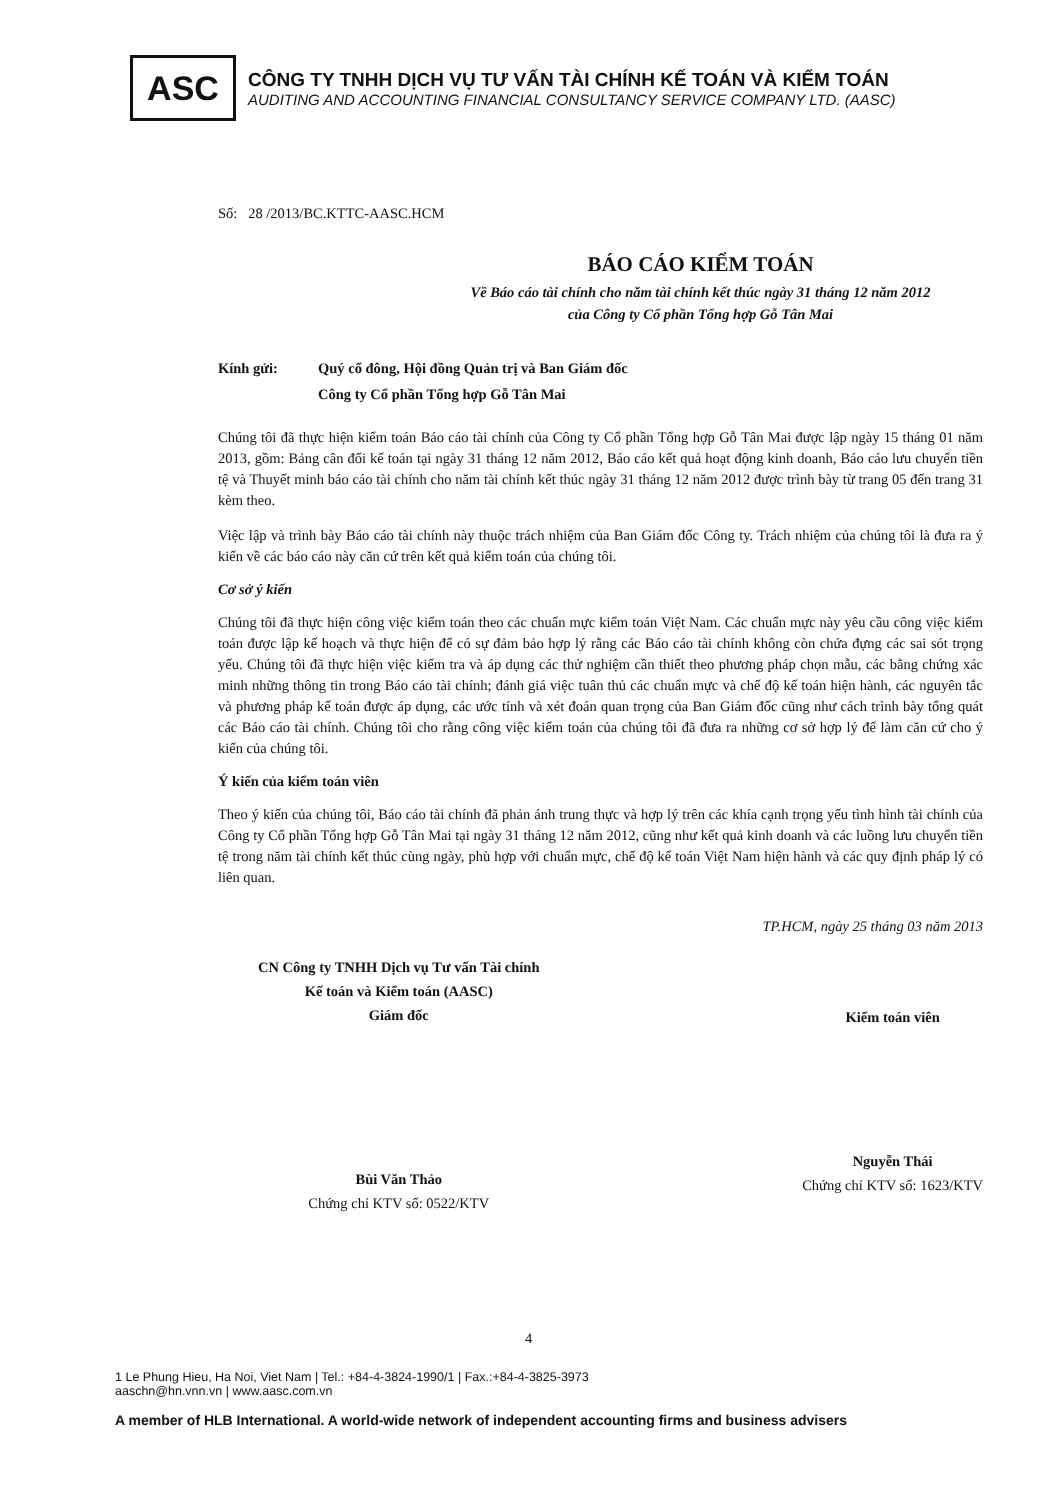ASC
CÔNG TY TNHH DỊCH VỤ TƯ VẤN TÀI CHÍNH KẾ TOÁN VÀ KIỂM TOÁN
AUDITING AND ACCOUNTING FINANCIAL CONSULTANCY SERVICE COMPANY LTD. (AASC)
Số: 28 /2013/BC.KTTC-AASC.HCM
BÁO CÁO KIỂM TOÁN
Về Báo cáo tài chính cho năm tài chính kết thúc ngày 31 tháng 12 năm 2012
của Công ty Cổ phần Tổng hợp Gỗ Tân Mai
Kính gửi: Quý cổ đông, Hội đồng Quản trị và Ban Giám đốc
Công ty Cổ phần Tổng hợp Gỗ Tân Mai
Chúng tôi đã thực hiện kiểm toán Báo cáo tài chính của Công ty Cổ phần Tổng hợp Gỗ Tân Mai được lập ngày 15 tháng 01 năm 2013, gồm: Bảng cân đối kế toán tại ngày 31 tháng 12 năm 2012, Báo cáo kết quả hoạt động kinh doanh, Báo cáo lưu chuyển tiền tệ và Thuyết minh báo cáo tài chính cho năm tài chính kết thúc ngày 31 tháng 12 năm 2012 được trình bày từ trang 05 đến trang 31 kèm theo.
Việc lập và trình bày Báo cáo tài chính này thuộc trách nhiệm của Ban Giám đốc Công ty. Trách nhiệm của chúng tôi là đưa ra ý kiến về các báo cáo này căn cứ trên kết quả kiểm toán của chúng tôi.
Cơ sở ý kiến
Chúng tôi đã thực hiện công việc kiểm toán theo các chuẩn mực kiểm toán Việt Nam. Các chuẩn mực này yêu cầu công việc kiểm toán được lập kế hoạch và thực hiện để có sự đảm bảo hợp lý rằng các Báo cáo tài chính không còn chứa đựng các sai sót trọng yếu. Chúng tôi đã thực hiện việc kiểm tra và áp dụng các thử nghiệm cần thiết theo phương pháp chọn mẫu, các bằng chứng xác minh những thông tin trong Báo cáo tài chính; đánh giá việc tuân thủ các chuẩn mực và chế độ kế toán hiện hành, các nguyên tắc và phương pháp kế toán được áp dụng, các ước tính và xét đoán quan trọng của Ban Giám đốc cũng như cách trình bày tổng quát các Báo cáo tài chính. Chúng tôi cho rằng công việc kiểm toán của chúng tôi đã đưa ra những cơ sở hợp lý để làm căn cứ cho ý kiến của chúng tôi.
Ý kiến của kiểm toán viên
Theo ý kiến của chúng tôi, Báo cáo tài chính đã phản ánh trung thực và hợp lý trên các khía cạnh trọng yếu tình hình tài chính của Công ty Cổ phần Tổng hợp Gỗ Tân Mai tại ngày 31 tháng 12 năm 2012, cũng như kết quả kinh doanh và các luồng lưu chuyển tiền tệ trong năm tài chính kết thúc cùng ngày, phù hợp với chuẩn mực, chế độ kế toán Việt Nam hiện hành và các quy định pháp lý có liên quan.
TP.HCM, ngày 25 tháng 03 năm 2013
CN Công ty TNHH Dịch vụ Tư vấn Tài chính
Kế toán và Kiểm toán (AASC)
Giám đốc
Bùi Văn Thảo
Chứng chỉ KTV số: 0522/KTV
Kiểm toán viên
Nguyễn Thái
Chứng chỉ KTV số: 1623/KTV
4
1 Le Phung Hieu, Ha Noi, Viet Nam | Tel.: +84-4-3824-1990/1 | Fax.:+84-4-3825-3973
aaschn@hn.vnn.vn | www.aasc.com.vn
A member of HLB International. A world-wide network of independent accounting firms and business advisers